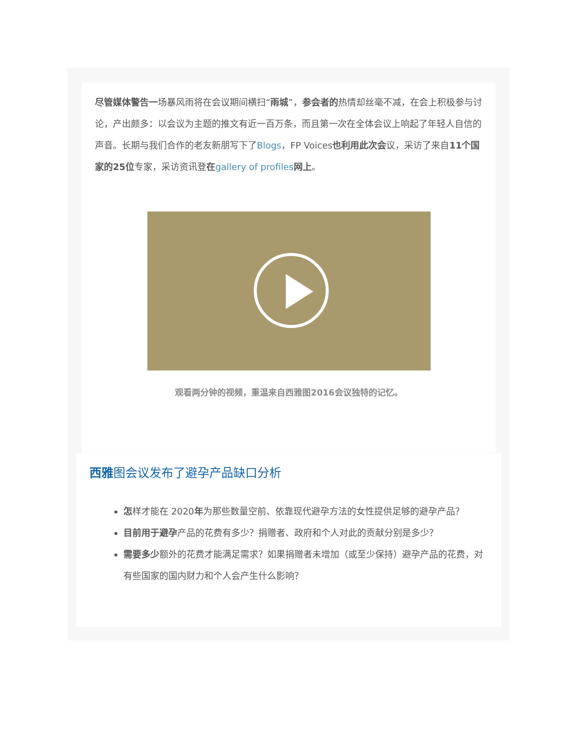尽管媒体警告一场暴风雨将在会议期间横扫“雨城”，参会者的热情却丝毫不减，在会上积极参与讨论，产出颇多：以会议为主题的推文有近一百万条，而且第一次在全体会议上响起了年轻人自信的声音。长期与我们合作的老友新朋写下了Blogs，FP Voices也利用此次会议，采访了来自11个国家的25位专家，采访资讯登在gallery of profiles 网上。
观看两分钟的视频，重温来自西雅图2016会议独特的记忆。
西雅图会议发布了避孕产品缺口分析
怎样才能在 2020年为那些数量空前、依靠现代避孕方法的女性提供足够的避孕产品？
目前用于避孕产品的花费有多少？捐赠者、政府和个人对此的贡献分别是多少？
需要多少额外的花费才能满足需求？如果捐赠者未增加（或至少保持）避孕产品的花费，对有些国家的国内财力和个人会产生什么影响？